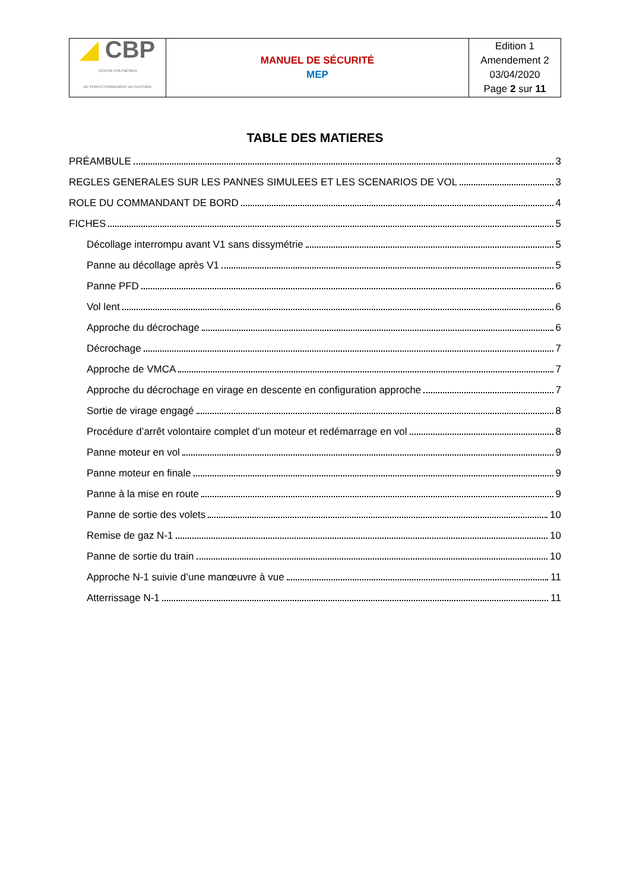| ◢ CBP CENTRE POLYNÉSIEN DE PERFECTIONNEMENT AU PILOTAGE | MANUEL DE SÉCURITÉ MEP | Edition 1 Amendement 2 03/04/2020 Page 2 sur 11 |
TABLE DES MATIERES
PRÉAMBULE 3
REGLES GENERALES SUR LES PANNES SIMULEES ET LES SCENARIOS DE VOL 3
ROLE DU COMMANDANT DE BORD 4
FICHES 5
Décollage interrompu avant V1 sans dissymétrie 5
Panne au décollage après V1 5
Panne PFD 6
Vol lent 6
Approche du décrochage 6
Décrochage 7
Approche de VMCA 7
Approche du décrochage en virage en descente en configuration approche 7
Sortie de virage engagé 8
Procédure d’arrêt volontaire complet d’un moteur et redémarrage en vol 8
Panne moteur en vol 9
Panne moteur en finale 9
Panne à la mise en route 9
Panne de sortie des volets 10
Remise de gaz N-1 10
Panne de sortie du train 10
Approche N-1 suivie d’une manœuvre à vue 11
Atterrissage N-1 11